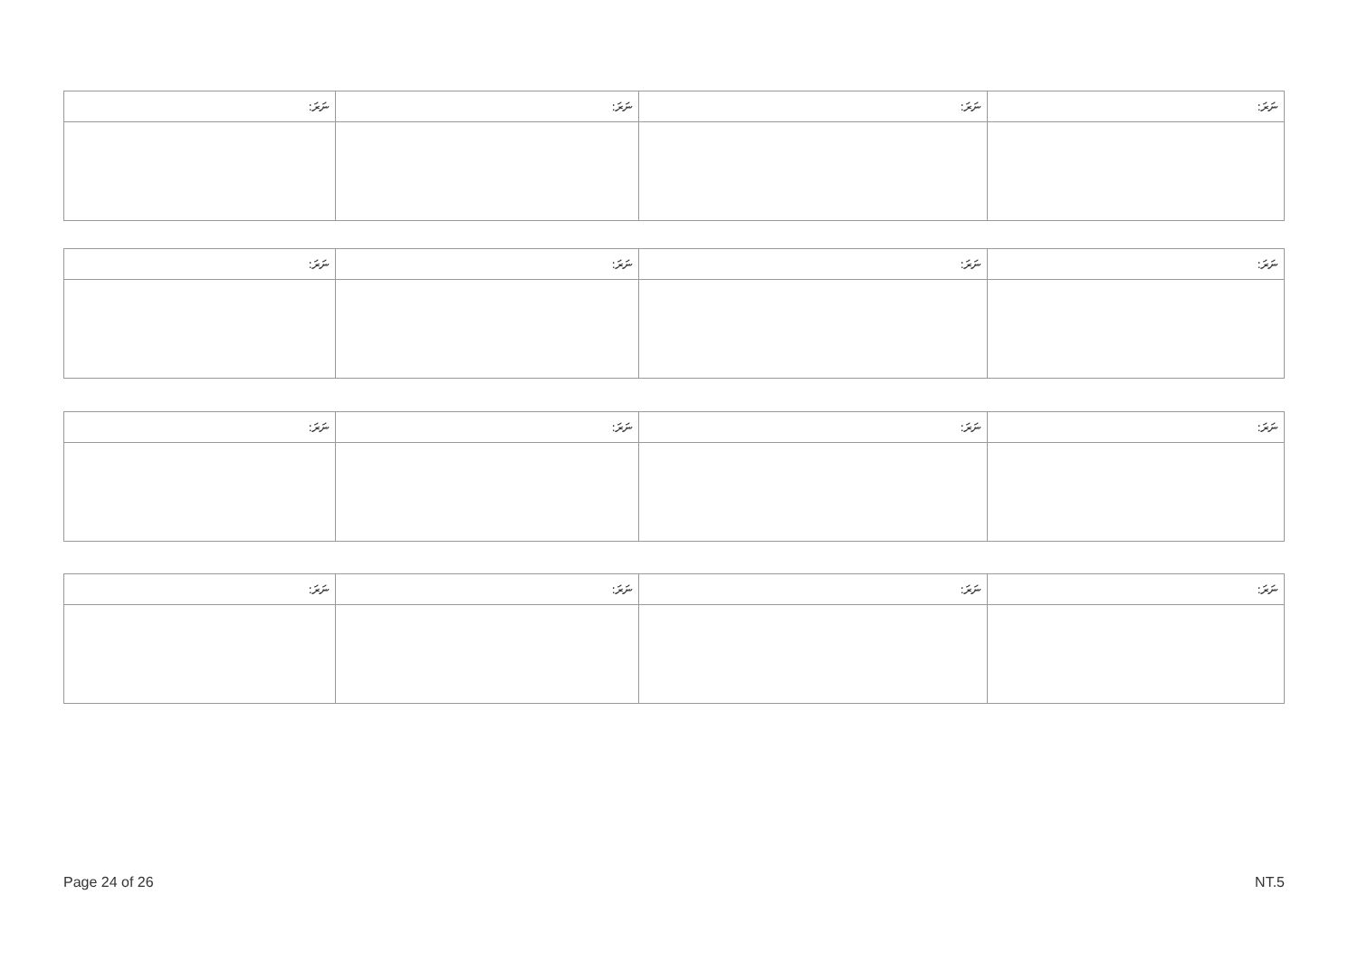| ނަރަ: | ނަރަ: | ނަރަ: | ނަރަ: |
| ނަރަ: | ނަރަ: | ނަރަ: | ނަރަ: |
| ނަރަ: | ނަރަ: | ނަރަ: | ނަރަ: |
| ނަރަ: | ނަރަ: | ނަރަ: | ނަރަ: |
Page 24 of 26 NT.5